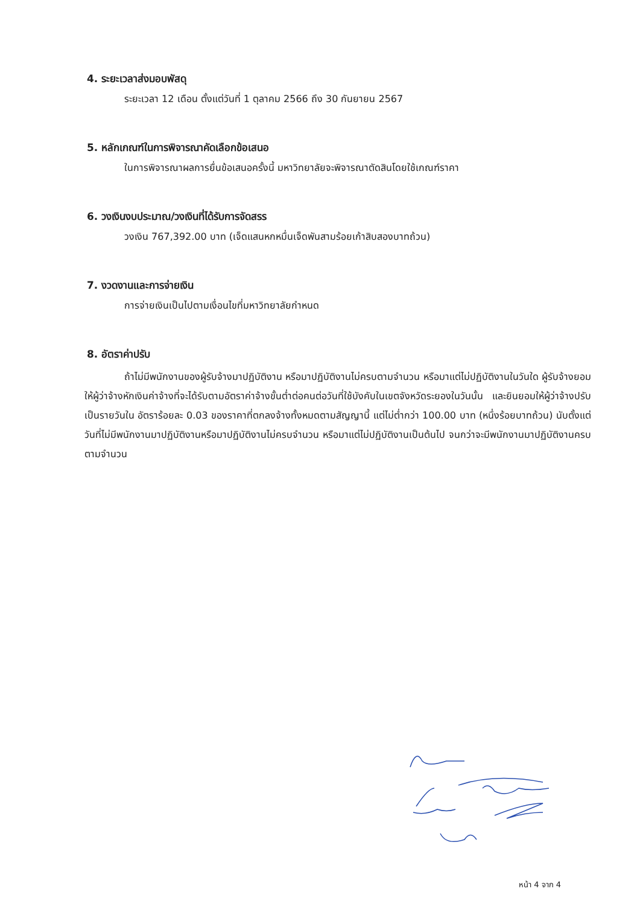4. ระยะเวลาส่งมอบพัสดุ
ระยะเวลา 12 เดือน ตั้งแต่วันที่ 1 ตุลาคม 2566 ถึง 30 กันยายน 2567
5. หลักเกณฑ์ในการพิจารณาคัดเลือกข้อเสนอ
ในการพิจารณาผลการยื่นข้อเสนอครั้งนี้ มหาวิทยาลัยจะพิจารณาตัดสินโดยใช้เกณฑ์ราคา
6. วงเงินงบประมาณ/วงเงินที่ได้รับการจัดสรร
วงเงิน 767,392.00 บาท (เจ็ดแสนหกหมื่นเจ็ดพันสามร้อยเก้าสิบสองบาทถ้วน)
7. งวดงานและการจ่ายเงิน
การจ่ายเงินเป็นไปตามเงื่อนไขที่มหาวิทยาลัยกำหนด
8. อัตราค่าปรับ
ถ้าไม่มีพนักงานของผู้รับจ้างมาปฏิบัติงาน หรือมาปฏิบัติงานไม่ครบตามจำนวน หรือมาแต่ไม่ปฏิบัติงานในวันใด ผู้รับจ้างยอมให้ผู้ว่าจ้างหักเงินค่าจ้างที่จะได้รับตามอัตราค่าจ้างขั้นต่ำต่อคนต่อวันที่ใช้บังคับในเขตจังหวัดระยองในวันนั้น และยินยอมให้ผู้ว่าจ้างปรับเป็นรายวันใน อัตราร้อยละ 0.03 ของราคาที่ตกลงจ้างทั้งหมดตามสัญญานี้ แต่ไม่ต่ำกว่า 100.00 บาท (หนึ่งร้อยบาทถ้วน) นับตั้งแต่วันที่ไม่มีพนักงานมาปฏิบัติงานหรือมาปฏิบัติงานไม่ครบจำนวน หรือมาแต่ไม่ปฏิบัติงานเป็นต้นไป จนกว่าจะมีพนักงานมาปฏิบัติงานครบตามจำนวน
หน้า 4 จาก 4